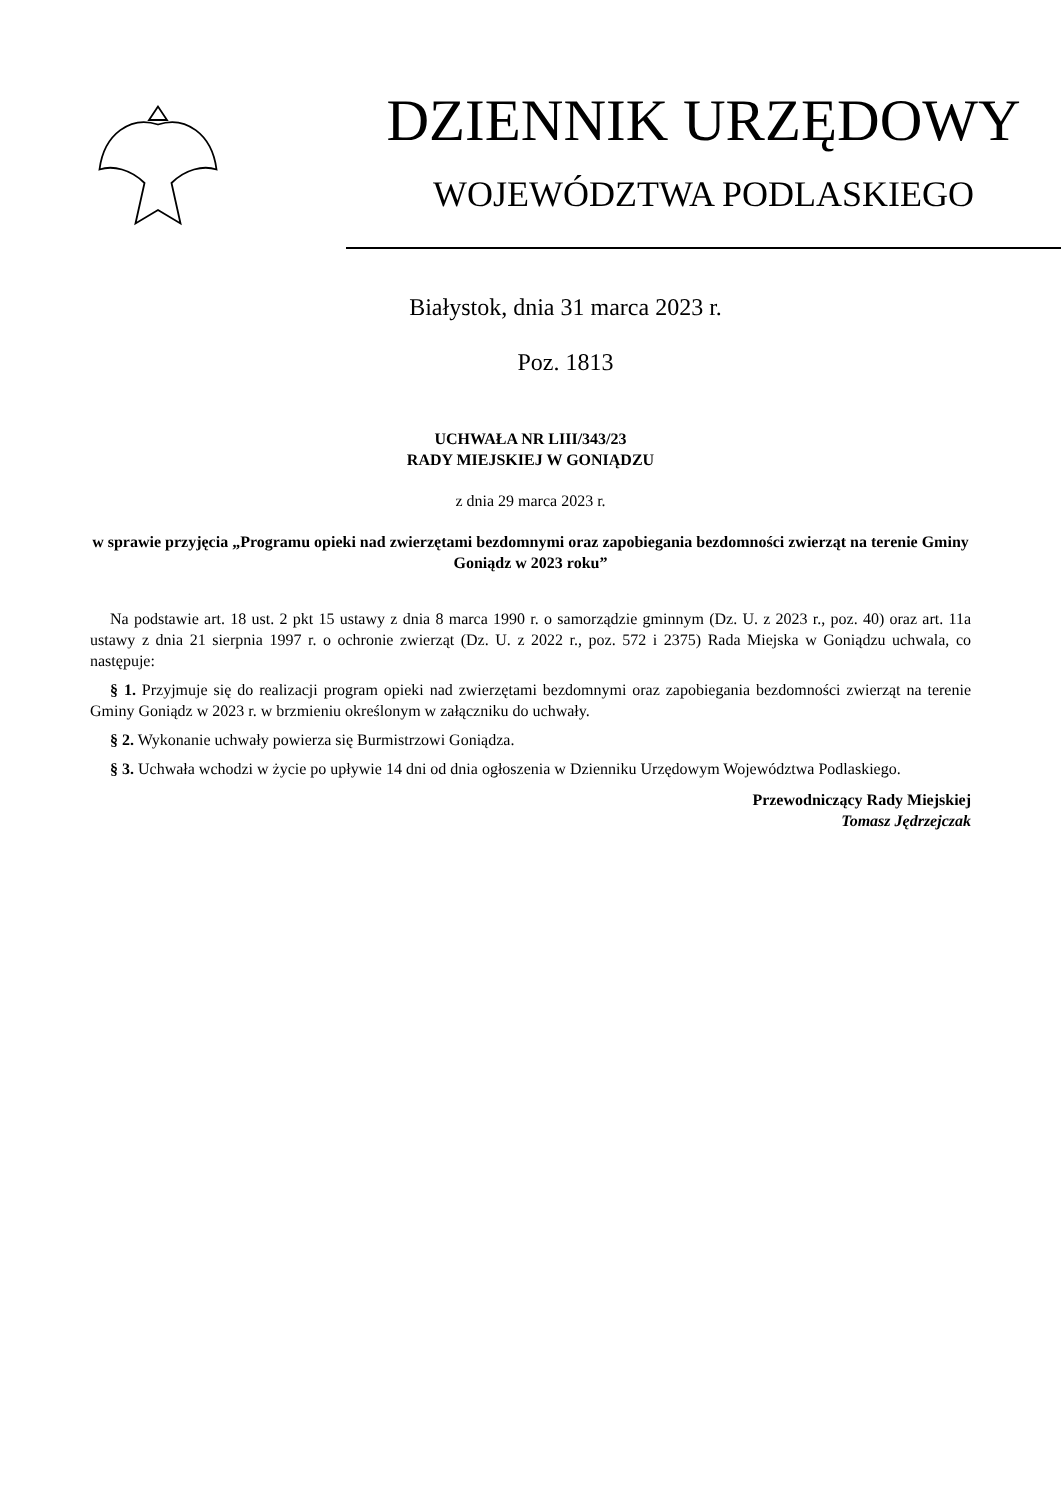DZIENNIK URZĘDOWY
WOJEWÓDZTWA PODLASKIEGO
Białystok, dnia 31 marca 2023 r.
Poz. 1813
UCHWAŁA NR LIII/343/23
RADY MIEJSKIEJ W GONIĄDZU
z dnia 29 marca 2023 r.
w sprawie przyjęcia „Programu opieki nad zwierzętami bezdomnymi oraz zapobiegania bezdomności zwierząt na terenie Gminy Goniądz w 2023 roku”
Na podstawie art. 18 ust. 2 pkt 15 ustawy z dnia 8 marca 1990 r. o samorządzie gminnym (Dz. U. z 2023 r., poz. 40) oraz art. 11a ustawy z dnia 21 sierpnia 1997 r. o ochronie zwierząt (Dz. U. z 2022 r., poz. 572 i 2375) Rada Miejska w Goniądzu uchwala, co następuje:
§ 1. Przyjmuje się do realizacji program opieki nad zwierzętami bezdomnymi oraz zapobiegania bezdomności zwierząt na terenie Gminy Goniądz w 2023 r. w brzmieniu określonym w załączniku do uchwały.
§ 2. Wykonanie uchwały powierza się Burmistrzowi Goniądza.
§ 3. Uchwała wchodzi w życie po upływie 14 dni od dnia ogłoszenia w Dzienniku Urzędowym Województwa Podlaskiego.
Przewodniczący Rady Miejskiej
Tomasz Jędrzejczak